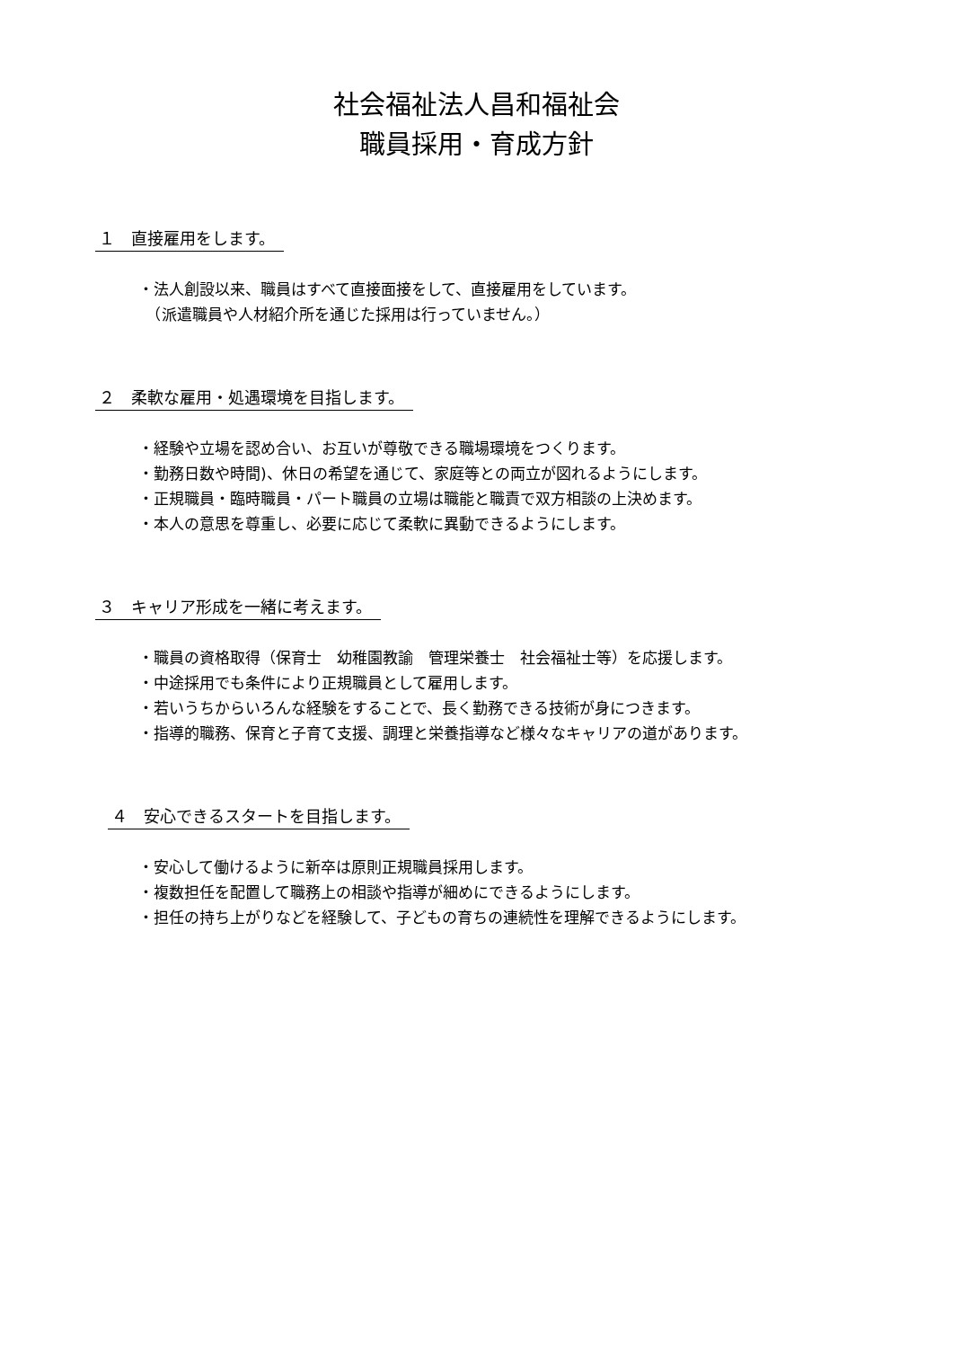社会福祉法人昌和福祉会
職員採用・育成方針
１　直接雇用をします。
・法人創設以来、職員はすべて直接面接をして、直接雇用をしています。
　（派遣職員や人材紹介所を通じた採用は行っていません。）
２　柔軟な雇用・処遇環境を目指します。
・経験や立場を認め合い、お互いが尊敬できる職場環境をつくります。
・勤務日数や時間)、休日の希望を通じて、家庭等との両立が図れるようにします。
・正規職員・臨時職員・パート職員の立場は職能と職責で双方相談の上決めます。
・本人の意思を尊重し、必要に応じて柔軟に異動できるようにします。
３　キャリア形成を一緒に考えます。
・職員の資格取得（保育士　幼稚園教諭　管理栄養士　社会福祉士等）を応援します。
・中途採用でも条件により正規職員として雇用します。
・若いうちからいろんな経験をすることで、長く勤務できる技術が身につきます。
・指導的職務、保育と子育て支援、調理と栄養指導など様々なキャリアの道があります。
４　安心できるスタートを目指します。
・安心して働けるように新卒は原則正規職員採用します。
・複数担任を配置して職務上の相談や指導が細めにできるようにします。
・担任の持ち上がりなどを経験して、子どもの育ちの連続性を理解できるようにします。